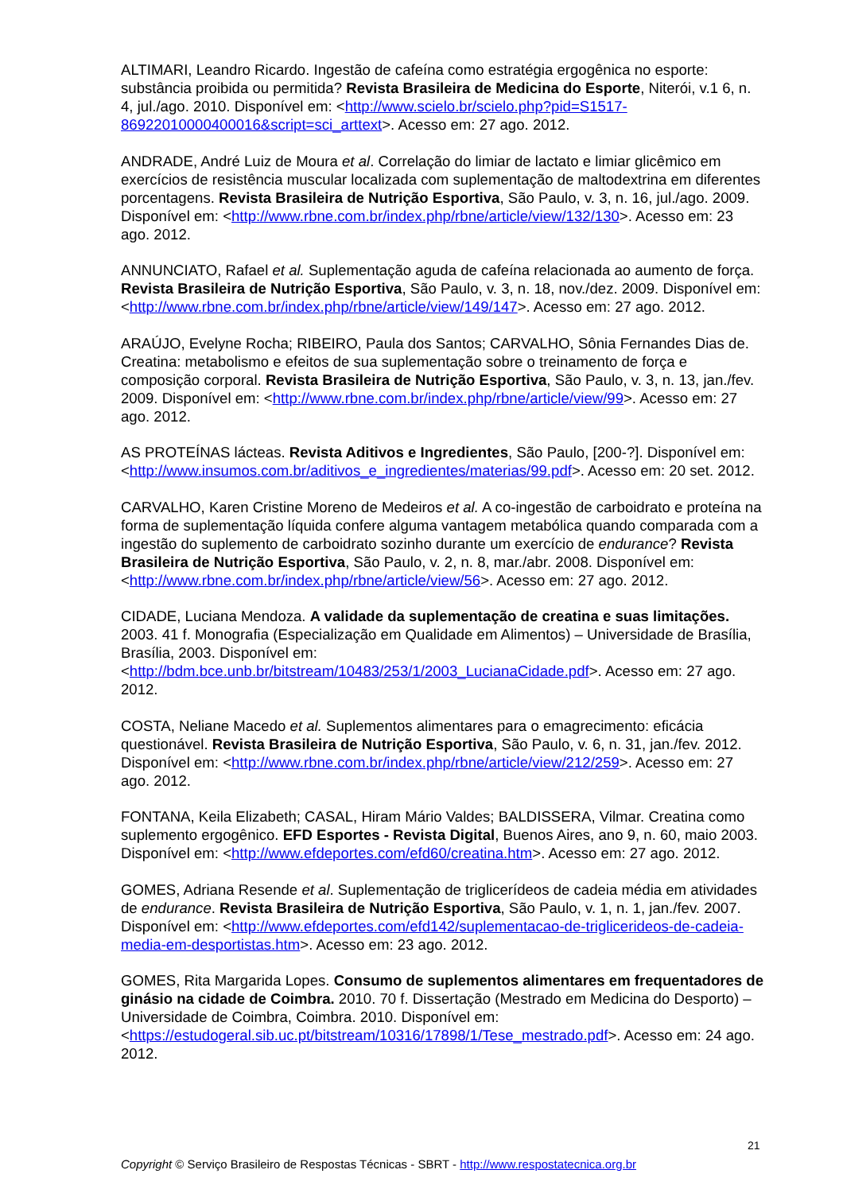ALTIMARI, Leandro Ricardo. Ingestão de cafeína como estratégia ergogênica no esporte: substância proibida ou permitida? Revista Brasileira de Medicina do Esporte, Niterói, v.1 6, n. 4, jul./ago. 2010. Disponível em: <http://www.scielo.br/scielo.php?pid=S1517-86922010000400016&script=sci_arttext>. Acesso em: 27 ago. 2012.
ANDRADE, André Luiz de Moura et al. Correlação do limiar de lactato e limiar glicêmico em exercícios de resistência muscular localizada com suplementação de maltodextrina em diferentes porcentagens. Revista Brasileira de Nutrição Esportiva, São Paulo, v. 3, n. 16, jul./ago. 2009. Disponível em: <http://www.rbne.com.br/index.php/rbne/article/view/132/130>. Acesso em: 23 ago. 2012.
ANNUNCIATO, Rafael et al. Suplementação aguda de cafeína relacionada ao aumento de força. Revista Brasileira de Nutrição Esportiva, São Paulo, v. 3, n. 18, nov./dez. 2009. Disponível em: <http://www.rbne.com.br/index.php/rbne/article/view/149/147>. Acesso em: 27 ago. 2012.
ARAÚJO, Evelyne Rocha; RIBEIRO, Paula dos Santos; CARVALHO, Sônia Fernandes Dias de. Creatina: metabolismo e efeitos de sua suplementação sobre o treinamento de força e composição corporal. Revista Brasileira de Nutrição Esportiva, São Paulo, v. 3, n. 13, jan./fev. 2009. Disponível em: <http://www.rbne.com.br/index.php/rbne/article/view/99>. Acesso em: 27 ago. 2012.
AS PROTEÍNAS lácteas. Revista Aditivos e Ingredientes, São Paulo, [200-?]. Disponível em: <http://www.insumos.com.br/aditivos_e_ingredientes/materias/99.pdf>. Acesso em: 20 set. 2012.
CARVALHO, Karen Cristine Moreno de Medeiros et al. A co-ingestão de carboidrato e proteína na forma de suplementação líquida confere alguma vantagem metabólica quando comparada com a ingestão do suplemento de carboidrato sozinho durante um exercício de endurance? Revista Brasileira de Nutrição Esportiva, São Paulo, v. 2, n. 8, mar./abr. 2008. Disponível em: <http://www.rbne.com.br/index.php/rbne/article/view/56>. Acesso em: 27 ago. 2012.
CIDADE, Luciana Mendoza. A validade da suplementação de creatina e suas limitações. 2003. 41 f. Monografia (Especialização em Qualidade em Alimentos) – Universidade de Brasília, Brasília, 2003. Disponível em: <http://bdm.bce.unb.br/bitstream/10483/253/1/2003_LucianaCidade.pdf>. Acesso em: 27 ago. 2012.
COSTA, Neliane Macedo et al. Suplementos alimentares para o emagrecimento: eficácia questionável. Revista Brasileira de Nutrição Esportiva, São Paulo, v. 6, n. 31, jan./fev. 2012. Disponível em: <http://www.rbne.com.br/index.php/rbne/article/view/212/259>. Acesso em: 27 ago. 2012.
FONTANA, Keila Elizabeth; CASAL, Hiram Mário Valdes; BALDISSERA, Vilmar. Creatina como suplemento ergogênico. EFD Esportes - Revista Digital, Buenos Aires, ano 9, n. 60, maio 2003. Disponível em: <http://www.efdeportes.com/efd60/creatina.htm>. Acesso em: 27 ago. 2012.
GOMES, Adriana Resende et al. Suplementação de triglicerídeos de cadeia média em atividades de endurance. Revista Brasileira de Nutrição Esportiva, São Paulo, v. 1, n. 1, jan./fev. 2007. Disponível em: <http://www.efdeportes.com/efd142/suplementacao-de-triglicerideos-de-cadeia-media-em-desportistas.htm>. Acesso em: 23 ago. 2012.
GOMES, Rita Margarida Lopes. Consumo de suplementos alimentares em frequentadores de ginásio na cidade de Coimbra. 2010. 70 f. Dissertação (Mestrado em Medicina do Desporto) – Universidade de Coimbra, Coimbra. 2010. Disponível em: <https://estudogeral.sib.uc.pt/bitstream/10316/17898/1/Tese_mestrado.pdf>. Acesso em: 24 ago. 2012.
21
Copyright © Serviço Brasileiro de Respostas Técnicas - SBRT - http://www.respostatecnica.org.br